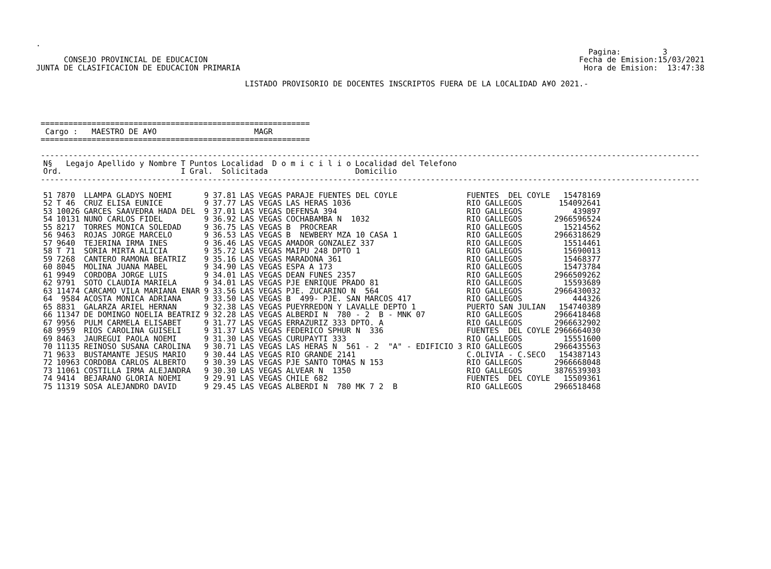.
                                                                                                                       Pagina:         3
      CONSEJO PROVINCIAL DE EDUCACION                                                                                Fecha de Emision:15/03/2021
JUNTA DE CLASIFICACION DE EDUCACION PRIMARIA                                                                          Hora de Emision:  13:47:38

                                             LISTADO PROVISORIO DE DOCENTES INSCRIPTOS FUERA DE LA LOCALIDAD A¥O 2021.-




 ==========================================================
  Cargo :   MAESTRO DE A¥O                     MAGR
 ==========================================================

 ----------------------------------------------------------------------------------------------------------------------------------------------
| N§ Ord. | Legajo | Apellido y Nombre | T I | Puntos Gral. | Localidad Solicitada | D o m i c i l i o | Localidad del Domicilio | Telefono |
| --- | --- | --- | --- | --- | --- | --- | --- | --- |
 ----------------------------------------------------------------------------------------------------------------------------------------------
| 51 | 7870 | LLAMPA GLADYS NOEMI | 9 | 37.81 | LAS VEGAS | PARAJE FUENTES DEL COYLE | FUENTES DEL COYLE | 15478169 |
| 52 | T 46 | CRUZ ELISA EUNICE | 9 | 37.77 | LAS VEGAS | LAS HERAS 1036 | RIO GALLEGOS | 154092641 |
| 53 | 10026 | GARCES SAAVEDRA HADA DEL | 9 | 37.01 | LAS VEGAS | DEFENSA 394 | RIO GALLEGOS | 439897 |
| 54 | 10131 | NUNO CARLOS FIDEL | 9 | 36.92 | LAS VEGAS | COCHABAMBA N 1032 | RIO GALLEGOS | 2966596524 |
| 55 | 8217 | TORRES MONICA SOLEDAD | 9 | 36.75 | LAS VEGAS | B PROCREAR | RIO GALLEGOS | 15214562 |
| 56 | 9463 | ROJAS JORGE MARCELO | 9 | 36.53 | LAS VEGAS | B NEWBERY MZA 10 CASA 1 | RIO GALLEGOS | 2966318629 |
| 57 | 9640 | TEJERINA IRMA INES | 9 | 36.46 | LAS VEGAS | AMADOR GONZALEZ 337 | RIO GALLEGOS | 15514461 |
| 58 | T 71 | SORIA MIRTA ALICIA | 9 | 35.72 | LAS VEGAS | MAIPU 248 DPTO 1 | RIO GALLEGOS | 15690013 |
| 59 | 7268 | CANTERO RAMONA BEATRIZ | 9 | 35.16 | LAS VEGAS | MARADONA 361 | RIO GALLEGOS | 15468377 |
| 60 | 8045 | MOLINA JUANA MABEL | 9 | 34.90 | LAS VEGAS | ESPA A 173 | RIO GALLEGOS | 15473784 |
| 61 | 9949 | CORDOBA JORGE LUIS | 9 | 34.01 | LAS VEGAS | DEAN FUNES 2357 | RIO GALLEGOS | 2966509262 |
| 62 | 9791 | SOTO CLAUDIA MARIELA | 9 | 34.01 | LAS VEGAS | PJE ENRIQUE PRADO 81 | RIO GALLEGOS | 15593689 |
| 63 | 11474 | CARCAMO VILA MARIANA ENAR | 9 | 33.56 | LAS VEGAS | PJE. ZUCARINO N 564 | RIO GALLEGOS | 2966430032 |
| 64 | 9584 | ACOSTA MONICA ADRIANA | 9 | 33.50 | LAS VEGAS | B 499- PJE. SAN MARCOS 417 | RIO GALLEGOS | 444326 |
| 65 | 8831 | GALARZA ARIEL HERNAN | 9 | 32.38 | LAS VEGAS | PUEYRREDON Y LAVALLE DEPTO 1 | PUERTO SAN JULIAN | 154740389 |
| 66 | 11347 | DE DOMINGO NOELIA BEATRIZ | 9 | 32.28 | LAS VEGAS | ALBERDI N 780 - 2 B - MNK 07 | RIO GALLEGOS | 2966418468 |
| 67 | 9956 | PULM CARMELA ELISABET | 9 | 31.77 | LAS VEGAS | ERRAZURIZ 333 DPTO. A | RIO GALLEGOS | 2966632902 |
| 68 | 9959 | RIOS CAROLINA GUISELI | 9 | 31.37 | LAS VEGAS | FEDERICO SPHUR N 336 | FUENTES DEL COYLE | 2966664030 |
| 69 | 8463 | JAUREGUI PAOLA NOEMI | 9 | 31.30 | LAS VEGAS | CURUPAYTI 333 | RIO GALLEGOS | 15551600 |
| 70 | 11135 | REINOSO SUSANA CAROLINA | 9 | 30.71 | LAS VEGAS | LAS HERAS N 561 - 2 "A" - EDIFICIO 3 | RIO GALLEGOS | 2966435563 |
| 71 | 9633 | BUSTAMANTE JESUS MARIO | 9 | 30.44 | LAS VEGAS | RIO GRANDE 2141 | C.OLIVIA - C.SECO | 154387143 |
| 72 | 10963 | CORDOBA CARLOS ALBERTO | 9 | 30.39 | LAS VEGAS | PJE SANTO TOMAS N 153 | RIO GALLEGOS | 2966668048 |
| 73 | 11061 | COSTILLA IRMA ALEJANDRA | 9 | 30.30 | LAS VEGAS | ALVEAR N 1350 | RIO GALLEGOS | 3876539303 |
| 74 | 9414 | BEJARANO GLORIA NOEMI | 9 | 29.91 | LAS VEGAS | CHILE 682 | FUENTES DEL COYLE | 15509361 |
| 75 | 11319 | SOSA ALEJANDRO DAVID | 9 | 29.45 | LAS VEGAS | ALBERDI N 780 MK 7 2 B | RIO GALLEGOS | 2966518468 |